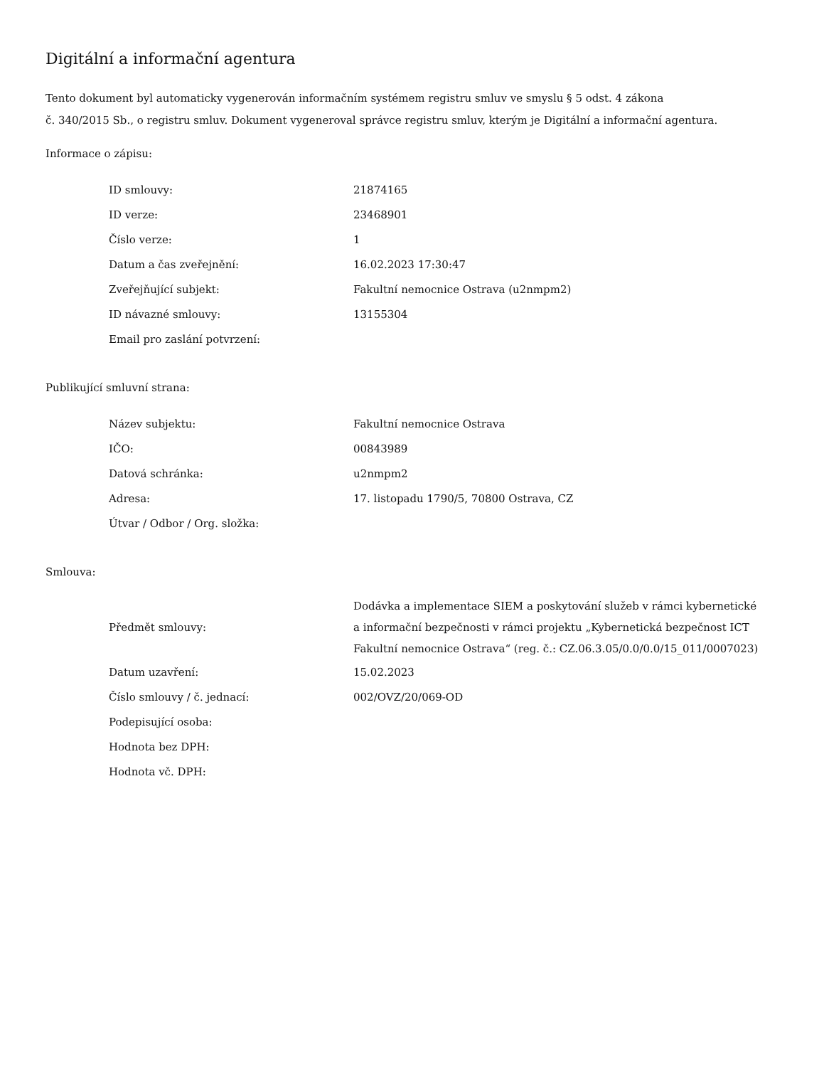Digitální a informační agentura
Tento dokument byl automaticky vygenerován informačním systémem registru smluv ve smyslu § 5 odst. 4 zákona
č. 340/2015 Sb., o registru smluv. Dokument vygeneroval správce registru smluv, kterým je Digitální a informační agentura.
Informace o zápisu:
| ID smlouvy: | 21874165 |
| ID verze: | 23468901 |
| Číslo verze: | 1 |
| Datum a čas zveřejnění: | 16.02.2023 17:30:47 |
| Zveřejňující subjekt: | Fakultní nemocnice Ostrava (u2nmpm2) |
| ID návazné smlouvy: | 13155304 |
| Email pro zaslání potvrzení: | |
Publikující smluvní strana:
| Název subjektu: | Fakultní nemocnice Ostrava |
| IČO: | 00843989 |
| Datová schránka: | u2nmpm2 |
| Adresa: | 17. listopadu 1790/5, 70800 Ostrava, CZ |
| Útvar / Odbor / Org. složka: | |
Smlouva:
| Předmět smlouvy: | Dodávka a implementace SIEM a poskytování služeb v rámci kybernetické a informační bezpečnosti v rámci projektu „Kybernetická bezpečnost ICT Fakultní nemocnice Ostrava“ (reg. č.: CZ.06.3.05/0.0/0.0/15_011/0007023) |
| Datum uzavření: | 15.02.2023 |
| Číslo smlouvy / č. jednací: | 002/OVZ/20/069-OD |
| Podepisující osoba: | |
| Hodnota bez DPH: | |
| Hodnota vč. DPH: | |